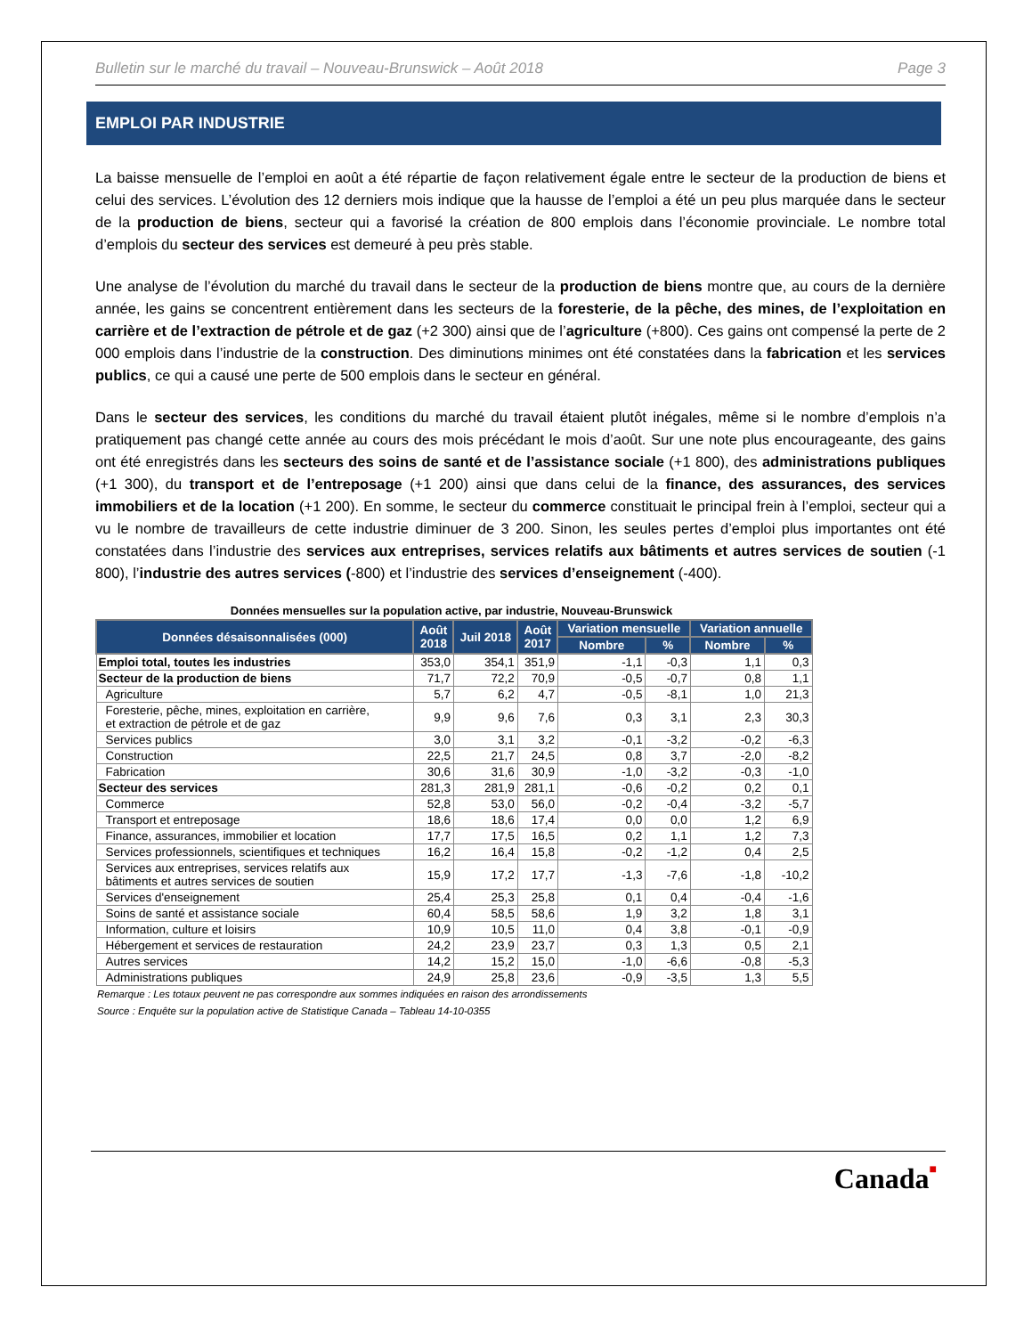Bulletin sur le marché du travail – Nouveau-Brunswick – Août 2018 Page 3
EMPLOI PAR INDUSTRIE
La baisse mensuelle de l’emploi en août a été répartie de façon relativement égale entre le secteur de la production de biens et celui des services. L’évolution des 12 derniers mois indique que la hausse de l’emploi a été un peu plus marquée dans le secteur de la production de biens, secteur qui a favorisé la création de 800 emplois dans l’économie provinciale. Le nombre total d’emplois du secteur des services est demeuré à peu près stable.
Une analyse de l’évolution du marché du travail dans le secteur de la production de biens montre que, au cours de la dernière année, les gains se concentrent entièrement dans les secteurs de la foresterie, de la pêche, des mines, de l’exploitation en carrière et de l’extraction de pétrole et de gaz (+2 300) ainsi que de l’agriculture (+800). Ces gains ont compensé la perte de 2 000 emplois dans l’industrie de la construction. Des diminutions minimes ont été constatées dans la fabrication et les services publics, ce qui a causé une perte de 500 emplois dans le secteur en général.
Dans le secteur des services, les conditions du marché du travail étaient plutôt inégales, même si le nombre d’emplois n’a pratiquement pas changé cette année au cours des mois précédant le mois d’août. Sur une note plus encourageante, des gains ont été enregistrés dans les secteurs des soins de santé et de l’assistance sociale (+1 800), des administrations publiques (+1 300), du transport et de l’entreposage (+1 200) ainsi que dans celui de la finance, des assurances, des services immobiliers et de la location (+1 200). En somme, le secteur du commerce constituait le principal frein à l’emploi, secteur qui a vu le nombre de travailleurs de cette industrie diminuer de 3 200. Sinon, les seules pertes d’emploi plus importantes ont été constatées dans l’industrie des services aux entreprises, services relatifs aux bâtiments et autres services de soutien (-1 800), l’industrie des autres services (-800) et l’industrie des services d’enseignement (-400).
Données mensuelles sur la population active, par industrie, Nouveau-Brunswick
| Données désaisonnalisées (000) | Août 2018 | Juil 2018 | Août 2017 | Variation mensuelle | | Variation annuelle | |
| --- | --- | --- | --- | --- | --- | --- | --- |
| | | | | Nombre | % | Nombre | % |
| Emploi total, toutes les industries | 353,0 | 354,1 | 351,9 | -1,1 | -0,3 | 1,1 | 0,3 |
| Secteur de la production de biens | 71,7 | 72,2 | 70,9 | -0,5 | -0,7 | 0,8 | 1,1 |
| Agriculture | 5,7 | 6,2 | 4,7 | -0,5 | -8,1 | 1,0 | 21,3 |
| Foresterie, pêche, mines, exploitation en carrière, et extraction de pétrole et de gaz | 9,9 | 9,6 | 7,6 | 0,3 | 3,1 | 2,3 | 30,3 |
| Services publics | 3,0 | 3,1 | 3,2 | -0,1 | -3,2 | -0,2 | -6,3 |
| Construction | 22,5 | 21,7 | 24,5 | 0,8 | 3,7 | -2,0 | -8,2 |
| Fabrication | 30,6 | 31,6 | 30,9 | -1,0 | -3,2 | -0,3 | -1,0 |
| Secteur des services | 281,3 | 281,9 | 281,1 | -0,6 | -0,2 | 0,2 | 0,1 |
| Commerce | 52,8 | 53,0 | 56,0 | -0,2 | -0,4 | -3,2 | -5,7 |
| Transport et entreposage | 18,6 | 18,6 | 17,4 | 0,0 | 0,0 | 1,2 | 6,9 |
| Finance, assurances, immobilier et location | 17,7 | 17,5 | 16,5 | 0,2 | 1,1 | 1,2 | 7,3 |
| Services professionnels, scientifiques et techniques | 16,2 | 16,4 | 15,8 | -0,2 | -1,2 | 0,4 | 2,5 |
| Services aux entreprises, services relatifs aux bâtiments et autres services de soutien | 15,9 | 17,2 | 17,7 | -1,3 | -7,6 | -1,8 | -10,2 |
| Services d'enseignement | 25,4 | 25,3 | 25,8 | 0,1 | 0,4 | -0,4 | -1,6 |
| Soins de santé et assistance sociale | 60,4 | 58,5 | 58,6 | 1,9 | 3,2 | 1,8 | 3,1 |
| Information, culture et loisirs | 10,9 | 10,5 | 11,0 | 0,4 | 3,8 | -0,1 | -0,9 |
| Hébergement et services de restauration | 24,2 | 23,9 | 23,7 | 0,3 | 1,3 | 0,5 | 2,1 |
| Autres services | 14,2 | 15,2 | 15,0 | -1,0 | -6,6 | -0,8 | -5,3 |
| Administrations publiques | 24,9 | 25,8 | 23,6 | -0,9 | -3,5 | 1,3 | 5,5 |
Remarque : Les totaux peuvent ne pas correspondre aux sommes indiquées en raison des arrondissements
Source : Enquête sur la population active de Statistique Canada – Tableau 14-10-0355
Canada■